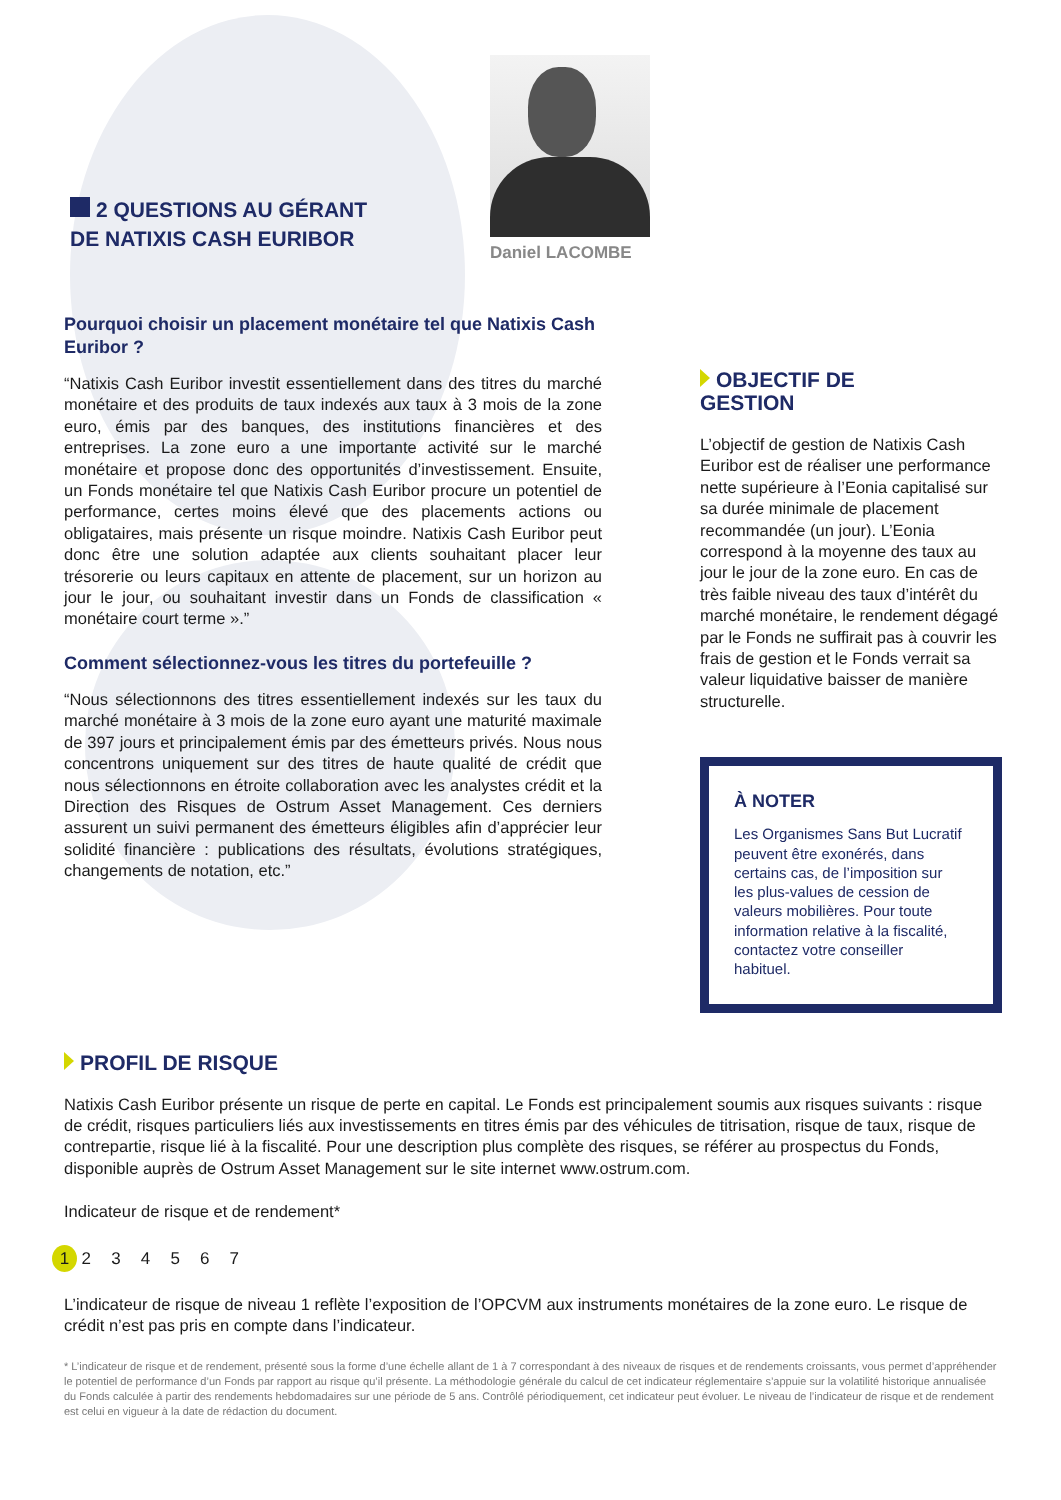2 QUESTIONS AU GÉRANT
DE NATIXIS CASH EURIBOR
Daniel LACOMBE
Pourquoi choisir un placement monétaire tel que Natixis Cash Euribor ?
“Natixis Cash Euribor investit essentiellement dans des titres du marché monétaire et des produits de taux indexés aux taux à 3 mois de la zone euro, émis par des banques, des institutions financières et des entreprises. La zone euro a une importante activité sur le marché monétaire et propose donc des opportunités d’investissement. Ensuite, un Fonds monétaire tel que Natixis Cash Euribor procure un potentiel de performance, certes moins élevé que des placements actions ou obligataires, mais présente un risque moindre. Natixis Cash Euribor peut donc être une solution adaptée aux clients souhaitant placer leur trésorerie ou leurs capitaux en attente de placement, sur un horizon au jour le jour, ou souhaitant investir dans un Fonds de classification « monétaire court terme ».”
Comment sélectionnez-vous les titres du portefeuille ?
“Nous sélectionnons des titres essentiellement indexés sur les taux du marché monétaire à 3 mois de la zone euro ayant une maturité maximale de 397 jours et principalement émis par des émetteurs privés. Nous nous concentrons uniquement sur des titres de haute qualité de crédit que nous sélectionnons en étroite collaboration avec les analystes crédit et la Direction des Risques de Ostrum Asset Management. Ces derniers assurent un suivi permanent des émetteurs éligibles afin d’apprécier leur solidité financière : publications des résultats, évolutions stratégiques, changements de notation, etc.”
OBJECTIF DE
GESTION
L’objectif de gestion de Natixis Cash Euribor est de réaliser une performance nette supérieure à l’Eonia capitalisé sur sa durée minimale de placement recommandée (un jour). L’Eonia correspond à la moyenne des taux au jour le jour de la zone euro. En cas de très faible niveau des taux d’intérêt du marché monétaire, le rendement dégagé par le Fonds ne suffirait pas à couvrir les frais de gestion et le Fonds verrait sa valeur liquidative baisser de manière structurelle.
À NOTER
Les Organismes Sans But Lucratif peuvent être exonérés, dans certains cas, de l’imposition sur les plus-values de cession de valeurs mobilières. Pour toute information relative à la fiscalité, contactez votre conseiller habituel.
PROFIL DE RISQUE
Natixis Cash Euribor présente un risque de perte en capital. Le Fonds est principalement soumis aux risques suivants : risque de crédit, risques particuliers liés aux investissements en titres émis par des véhicules de titrisation, risque de taux, risque de contrepartie, risque lié à la fiscalité. Pour une description plus complète des risques, se référer au prospectus du Fonds, disponible auprès de Ostrum Asset Management sur le site internet www.ostrum.com.
Indicateur de risque et de rendement*
1 2 3 4 5 6 7
L’indicateur de risque de niveau 1 reflète l’exposition de l’OPCVM aux instruments monétaires de la zone euro. Le risque de crédit n’est pas pris en compte dans l’indicateur.
* L’indicateur de risque et de rendement, présenté sous la forme d’une échelle allant de 1 à 7 correspondant à des niveaux de risques et de rendements croissants, vous permet d’appréhender le potentiel de performance d’un Fonds par rapport au risque qu’il présente. La méthodologie générale du calcul de cet indicateur réglementaire s’appuie sur la volatilité historique annualisée du Fonds calculée à partir des rendements hebdomadaires sur une période de 5 ans. Contrôlé périodiquement, cet indicateur peut évoluer. Le niveau de l’indicateur de risque et de rendement est celui en vigueur à la date de rédaction du document.